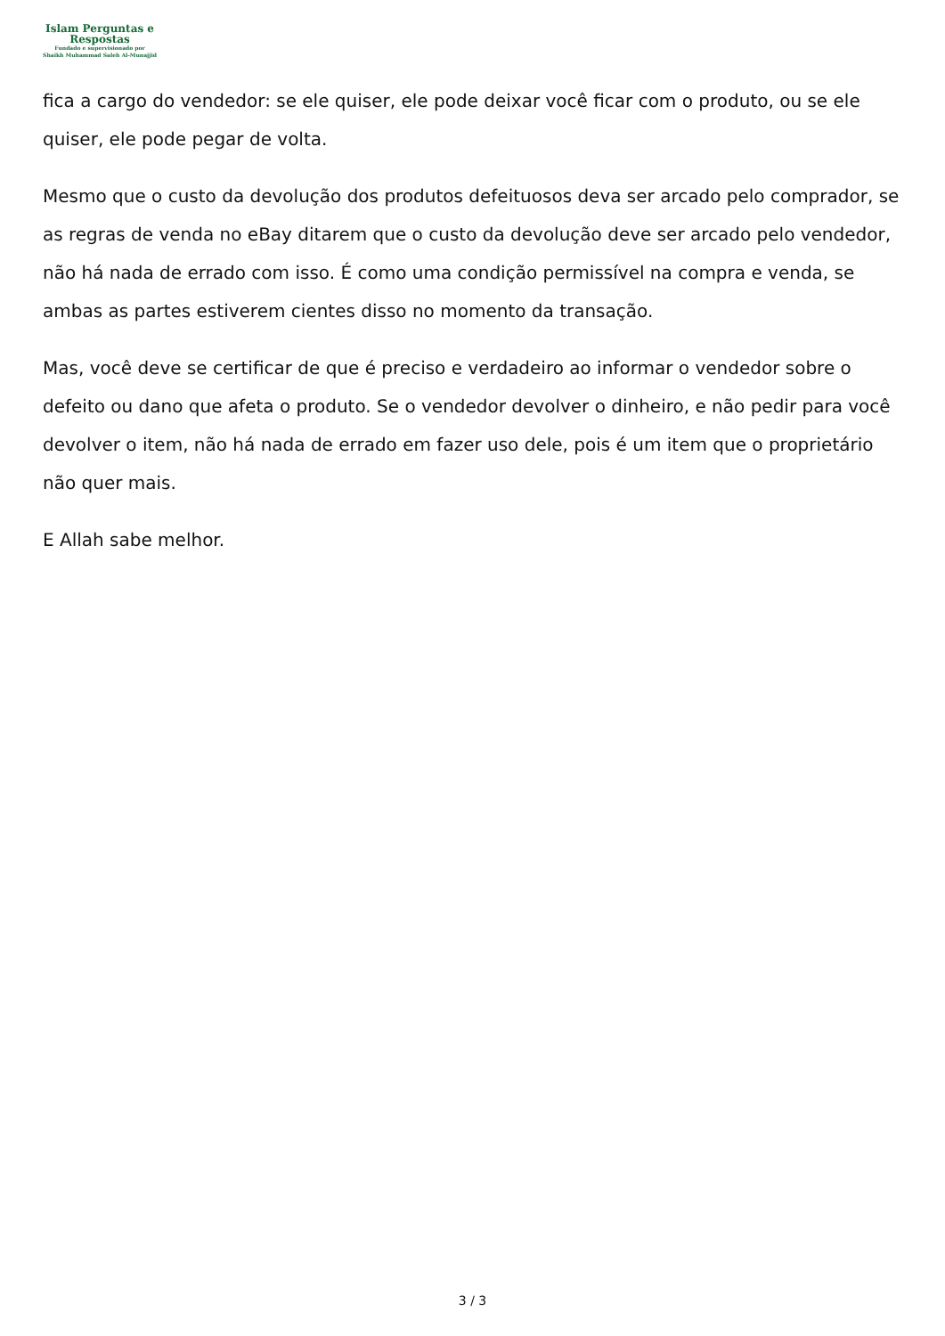Islam Perguntas e
Respostas
Fundado e supervisionado por
Shaikh Muhammad Saleh Al-Munajjid
fica a cargo do vendedor: se ele quiser, ele pode deixar você ficar com o produto, ou se ele quiser, ele pode pegar de volta.
Mesmo que o custo da devolução dos produtos defeituosos deva ser arcado pelo comprador, se as regras de venda no eBay ditarem que o custo da devolução deve ser arcado pelo vendedor, não há nada de errado com isso. É como uma condição permissível na compra e venda, se ambas as partes estiverem cientes disso no momento da transação.
Mas, você deve se certificar de que é preciso e verdadeiro ao informar o vendedor sobre o defeito ou dano que afeta o produto. Se o vendedor devolver o dinheiro, e não pedir para você devolver o item, não há nada de errado em fazer uso dele, pois é um item que o proprietário não quer mais.
E Allah sabe melhor.
3 / 3